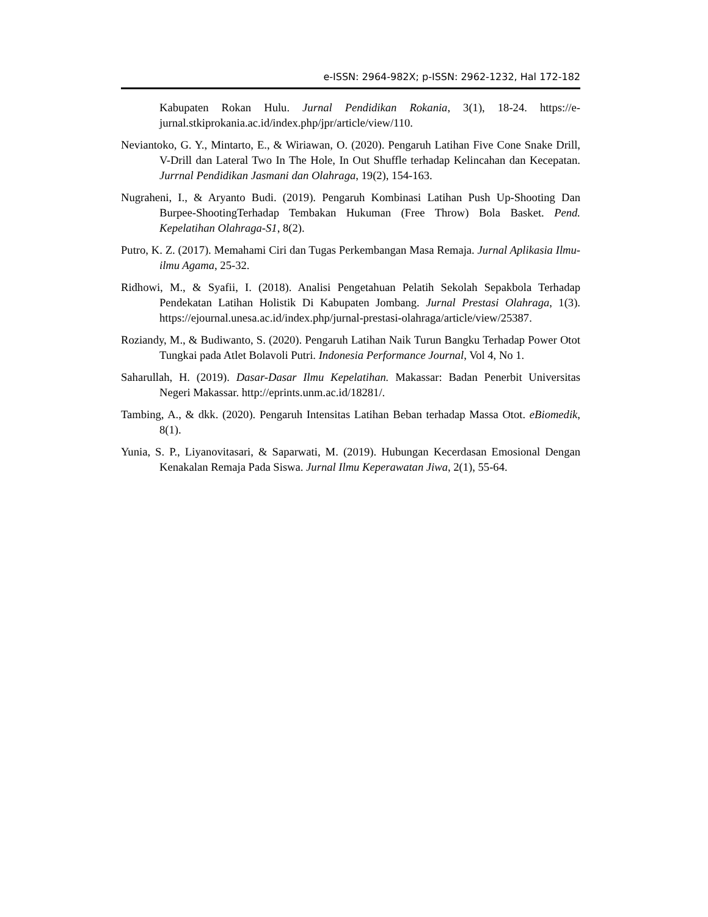e-ISSN: 2964-982X; p-ISSN: 2962-1232, Hal 172-182
Kabupaten Rokan Hulu. Jurnal Pendidikan Rokania, 3(1), 18-24. https://e-jurnal.stkiprokania.ac.id/index.php/jpr/article/view/110.
Neviantoko, G. Y., Mintarto, E., & Wiriawan, O. (2020). Pengaruh Latihan Five Cone Snake Drill, V-Drill dan Lateral Two In The Hole, In Out Shuffle terhadap Kelincahan dan Kecepatan. Jurrnal Pendidikan Jasmani dan Olahraga, 19(2), 154-163.
Nugraheni, I., & Aryanto Budi. (2019). Pengaruh Kombinasi Latihan Push Up-Shooting Dan Burpee-ShootingTerhadap Tembakan Hukuman (Free Throw) Bola Basket. Pend. Kepelatihan Olahraga-S1, 8(2).
Putro, K. Z. (2017). Memahami Ciri dan Tugas Perkembangan Masa Remaja. Jurnal Aplikasia Ilmu-ilmu Agama, 25-32.
Ridhowi, M., & Syafii, I. (2018). Analisi Pengetahuan Pelatih Sekolah Sepakbola Terhadap Pendekatan Latihan Holistik Di Kabupaten Jombang. Jurnal Prestasi Olahraga, 1(3). https://ejournal.unesa.ac.id/index.php/jurnal-prestasi-olahraga/article/view/25387.
Roziandy, M., & Budiwanto, S. (2020). Pengaruh Latihan Naik Turun Bangku Terhadap Power Otot Tungkai pada Atlet Bolavoli Putri. Indonesia Performance Journal, Vol 4, No 1.
Saharullah, H. (2019). Dasar-Dasar Ilmu Kepelatihan. Makassar: Badan Penerbit Universitas Negeri Makassar. http://eprints.unm.ac.id/18281/.
Tambing, A., & dkk. (2020). Pengaruh Intensitas Latihan Beban terhadap Massa Otot. eBiomedik, 8(1).
Yunia, S. P., Liyanovitasari, & Saparwati, M. (2019). Hubungan Kecerdasan Emosional Dengan Kenakalan Remaja Pada Siswa. Jurnal Ilmu Keperawatan Jiwa, 2(1), 55-64.